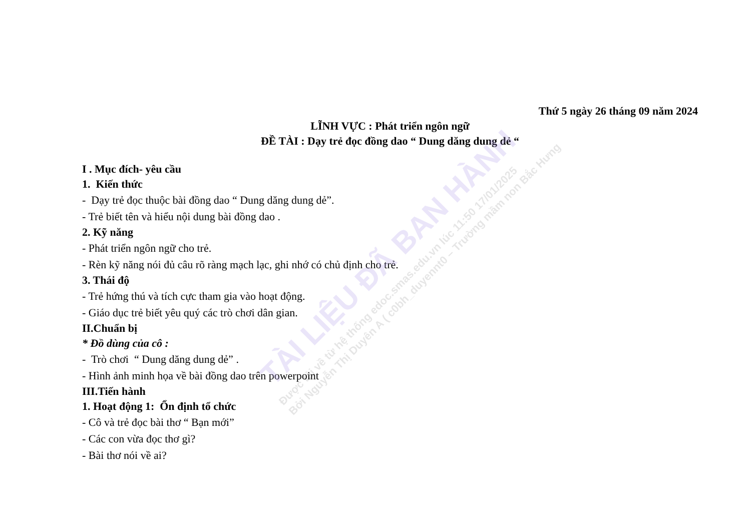Thứ 5 ngày 26 tháng 09 năm 2024
LĨNH VỰC : Phát triển ngôn ngữ
ĐỀ TÀI : Dạy trẻ đọc đồng dao “ Dung dăng dung dẻ “
I . Mục đích- yêu cầu
1. Kiến thức
- Dạy trẻ đọc thuộc bài đồng dao “ Dung dăng dung dẻ”.
- Trẻ biết tên và hiểu nội dung bài đồng dao .
2. Kỹ năng
- Phát triển ngôn ngữ cho trẻ.
- Rèn kỹ năng nói đủ câu rõ ràng mạch lạc, ghi nhớ có chủ định cho trẻ.
3. Thái độ
- Trẻ hứng thú và tích cực tham gia vào hoạt động.
- Giáo dục trẻ biết yêu quý các trò chơi dân gian.
II.Chuẩn bị
* Đồ dùng của cô :
- Trò chơi “ Dung dăng dung dẻ” .
- Hình ảnh minh họa về bài đồng dao trên powerpoint
III.Tiến hành
1. Hoạt động 1: Ổn định tổ chức
- Cô và trẻ đọc bài thơ “ Bạn mới”
- Các con vừa đọc thơ gì?
- Bài thơ nói về ai?
TÀI LIỆU ĐÃ BAN HÀNH
Được tải về từ hệ thống edoc.smas.edu.vn lúc 11:50 17/01/2025
Bởi Nguyễn Thị Duyên A ( c0bh_duyennt0 – Trường mầm non Bắc Hưng